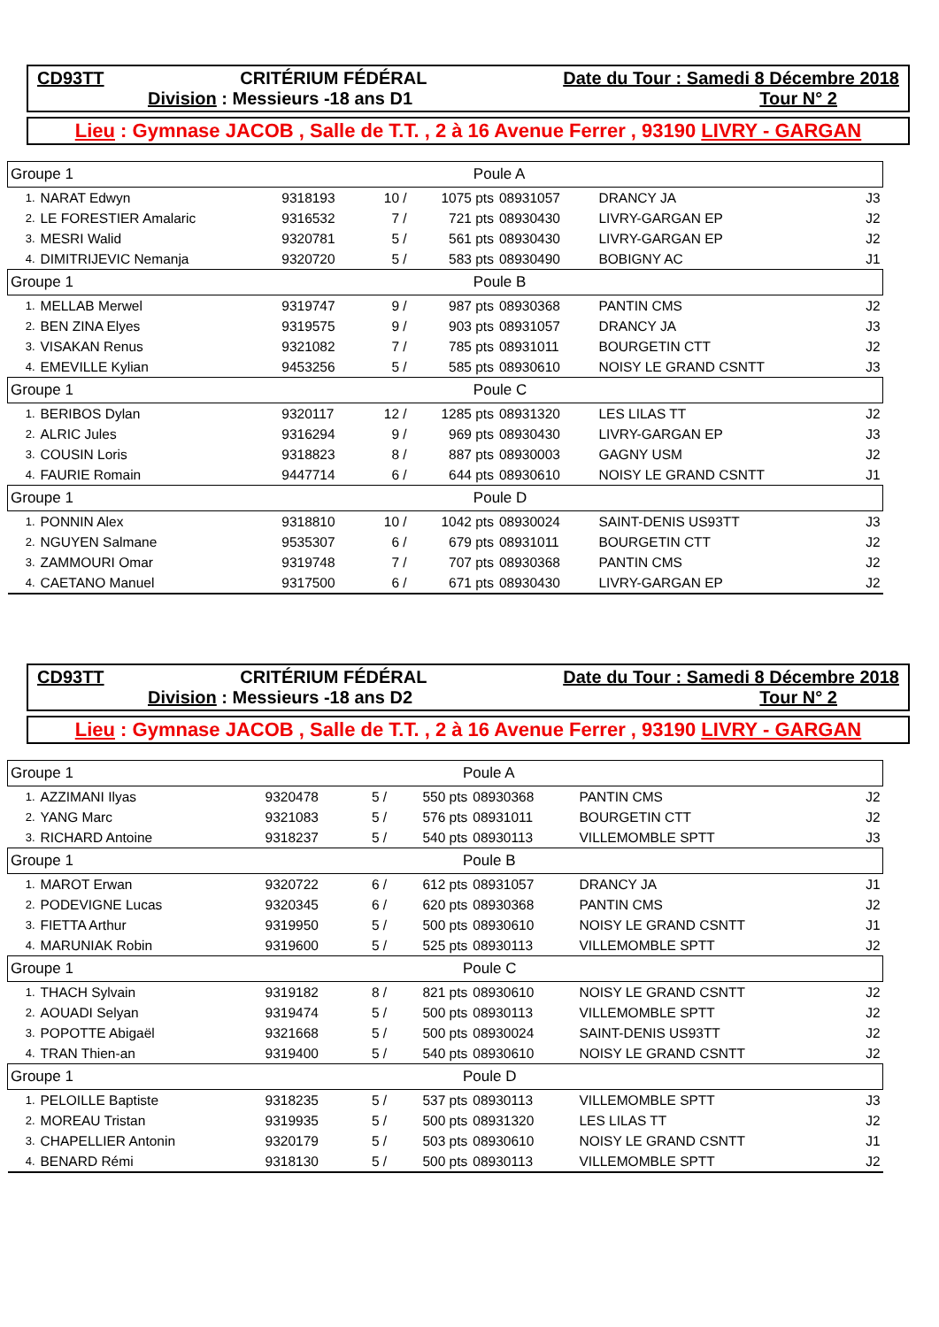CD93TT CRITÉRIUM FÉDÉRAL Date du Tour : Samedi 8 Décembre 2018
Division : Messieurs -18 ans D1 Tour N° 2
Lieu : Gymnase JACOB , Salle de T.T. , 2 à 16 Avenue Ferrer , 93190 LIVRY - GARGAN
| Groupe 1 | | | Poule A | | | | |
| 1. | NARAT Edwyn | 9318193 | 10 / | 1075 pts | 08931057 | DRANCY JA | J3 |
| 2. | LE FORESTIER Amalaric | 9316532 | 7 / | 721 pts | 08930430 | LIVRY-GARGAN EP | J2 |
| 3. | MESRI Walid | 9320781 | 5 / | 561 pts | 08930430 | LIVRY-GARGAN EP | J2 |
| 4. | DIMITRIJEVIC Nemanja | 9320720 | 5 / | 583 pts | 08930490 | BOBIGNY AC | J1 |
| Groupe 1 | | | Poule B | | | | |
| 1. | MELLAB Merwel | 9319747 | 9 / | 987 pts | 08930368 | PANTIN CMS | J2 |
| 2. | BEN ZINA Elyes | 9319575 | 9 / | 903 pts | 08931057 | DRANCY JA | J3 |
| 3. | VISAKAN Renus | 9321082 | 7 / | 785 pts | 08931011 | BOURGETIN CTT | J2 |
| 4. | EMEVILLE Kylian | 9453256 | 5 / | 585 pts | 08930610 | NOISY LE GRAND CSNTT | J3 |
| Groupe 1 | | | Poule C | | | | |
| 1. | BERIBOS Dylan | 9320117 | 12 / | 1285 pts | 08931320 | LES LILAS TT | J2 |
| 2. | ALRIC Jules | 9316294 | 9 / | 969 pts | 08930430 | LIVRY-GARGAN EP | J3 |
| 3. | COUSIN Loris | 9318823 | 8 / | 887 pts | 08930003 | GAGNY USM | J2 |
| 4. | FAURIE Romain | 9447714 | 6 / | 644 pts | 08930610 | NOISY LE GRAND CSNTT | J1 |
| Groupe 1 | | | Poule D | | | | |
| 1. | PONNIN Alex | 9318810 | 10 / | 1042 pts | 08930024 | SAINT-DENIS US93TT | J3 |
| 2. | NGUYEN Salmane | 9535307 | 6 / | 679 pts | 08931011 | BOURGETIN CTT | J2 |
| 3. | ZAMMOURI Omar | 9319748 | 7 / | 707 pts | 08930368 | PANTIN CMS | J2 |
| 4. | CAETANO Manuel | 9317500 | 6 / | 671 pts | 08930430 | LIVRY-GARGAN EP | J2 |
CD93TT CRITÉRIUM FÉDÉRAL Date du Tour : Samedi 8 Décembre 2018
Division : Messieurs -18 ans D2 Tour N° 2
Lieu : Gymnase JACOB , Salle de T.T. , 2 à 16 Avenue Ferrer , 93190 LIVRY - GARGAN
| Groupe 1 | | | Poule A | | | | |
| 1. | AZZIMANI Ilyas | 9320478 | 5 / | 550 pts | 08930368 | PANTIN CMS | J2 |
| 2. | YANG Marc | 9321083 | 5 / | 576 pts | 08931011 | BOURGETIN CTT | J2 |
| 3. | RICHARD Antoine | 9318237 | 5 / | 540 pts | 08930113 | VILLEMOMBLE SPTT | J3 |
| Groupe 1 | | | Poule B | | | | |
| 1. | MAROT Erwan | 9320722 | 6 / | 612 pts | 08931057 | DRANCY JA | J1 |
| 2. | PODEVIGNE Lucas | 9320345 | 6 / | 620 pts | 08930368 | PANTIN CMS | J2 |
| 3. | FIETTA Arthur | 9319950 | 5 / | 500 pts | 08930610 | NOISY LE GRAND CSNTT | J1 |
| 4. | MARUNIAK Robin | 9319600 | 5 / | 525 pts | 08930113 | VILLEMOMBLE SPTT | J2 |
| Groupe 1 | | | Poule C | | | | |
| 1. | THACH Sylvain | 9319182 | 8 / | 821 pts | 08930610 | NOISY LE GRAND CSNTT | J2 |
| 2. | AOUADI Selyan | 9319474 | 5 / | 500 pts | 08930113 | VILLEMOMBLE SPTT | J2 |
| 3. | POPOTTE Abigaël | 9321668 | 5 / | 500 pts | 08930024 | SAINT-DENIS US93TT | J2 |
| 4. | TRAN Thien-an | 9319400 | 5 / | 540 pts | 08930610 | NOISY LE GRAND CSNTT | J2 |
| Groupe 1 | | | Poule D | | | | |
| 1. | PELOILLE Baptiste | 9318235 | 5 / | 537 pts | 08930113 | VILLEMOMBLE SPTT | J3 |
| 2. | MOREAU Tristan | 9319935 | 5 / | 500 pts | 08931320 | LES LILAS TT | J2 |
| 3. | CHAPELLIER Antonin | 9320179 | 5 / | 503 pts | 08930610 | NOISY LE GRAND CSNTT | J1 |
| 4. | BENARD Rémi | 9318130 | 5 / | 500 pts | 08930113 | VILLEMOMBLE SPTT | J2 |